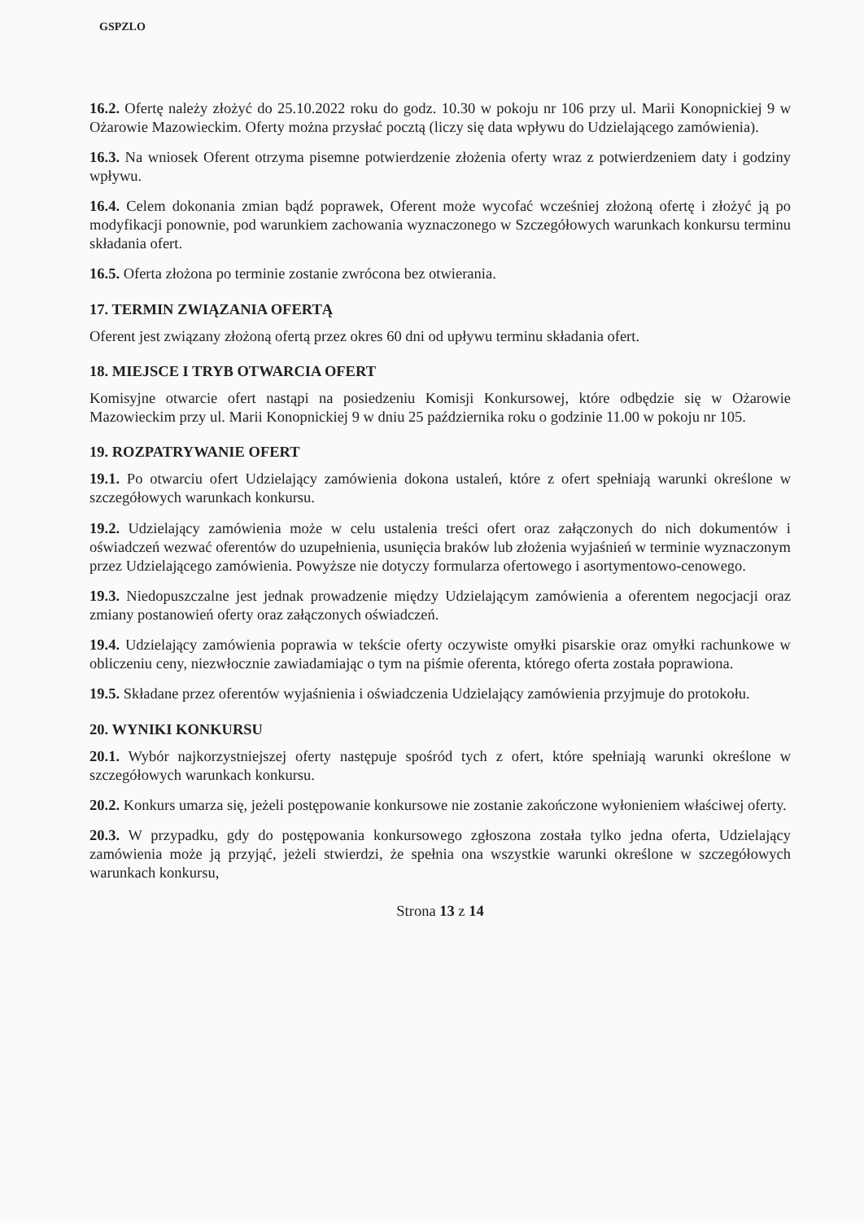GSPZLO
16.2. Ofertę należy złożyć do 25.10.2022 roku do godz. 10.30 w pokoju nr 106 przy ul. Marii Konopnickiej 9 w Ożarowie Mazowieckim. Oferty można przysłać pocztą (liczy się data wpływu do Udzielającego zamówienia).
16.3. Na wniosek Oferent otrzyma pisemne potwierdzenie złożenia oferty wraz z potwierdzeniem daty i godziny wpływu.
16.4. Celem dokonania zmian bądź poprawek, Oferent może wycofać wcześniej złożoną ofertę i złożyć ją po modyfikacji ponownie, pod warunkiem zachowania wyznaczonego w Szczegółowych warunkach konkursu terminu składania ofert.
16.5. Oferta złożona po terminie zostanie zwrócona bez otwierania.
17. TERMIN ZWIĄZANIA OFERTĄ
Oferent jest związany złożoną ofertą przez okres 60 dni od upływu terminu składania ofert.
18. MIEJSCE I TRYB OTWARCIA OFERT
Komisyjne otwarcie ofert nastąpi na posiedzeniu Komisji Konkursowej, które odbędzie się w Ożarowie Mazowieckim przy ul. Marii Konopnickiej 9 w dniu 25 października roku o godzinie 11.00 w pokoju nr 105.
19. ROZPATRYWANIE OFERT
19.1. Po otwarciu ofert Udzielający zamówienia dokona ustaleń, które z ofert spełniają warunki określone w szczegółowych warunkach konkursu.
19.2. Udzielający zamówienia może w celu ustalenia treści ofert oraz załączonych do nich dokumentów i oświadczeń wezwać oferentów do uzupełnienia, usunięcia braków lub złożenia wyjaśnień w terminie wyznaczonym przez Udzielającego zamówienia. Powyższe nie dotyczy formularza ofertowego i asortymentowo-cenowego.
19.3. Niedopuszczalne jest jednak prowadzenie między Udzielającym zamówienia a oferentem negocjacji oraz zmiany postanowień oferty oraz załączonych oświadczeń.
19.4. Udzielający zamówienia poprawia w tekście oferty oczywiste omyłki pisarskie oraz omyłki rachunkowe w obliczeniu ceny, niezwłocznie zawiadamiając o tym na piśmie oferenta, którego oferta została poprawiona.
19.5. Składane przez oferentów wyjaśnienia i oświadczenia Udzielający zamówienia przyjmuje do protokołu.
20. WYNIKI KONKURSU
20.1. Wybór najkorzystniejszej oferty następuje spośród tych z ofert, które spełniają warunki określone w szczegółowych warunkach konkursu.
20.2. Konkurs umarza się, jeżeli postępowanie konkursowe nie zostanie zakończone wyłonieniem właściwej oferty.
20.3. W przypadku, gdy do postępowania konkursowego zgłoszona została tylko jedna oferta, Udzielający zamówienia może ją przyjąć, jeżeli stwierdzi, że spełnia ona wszystkie warunki określone w szczegółowych warunkach konkursu,
Strona 13 z 14